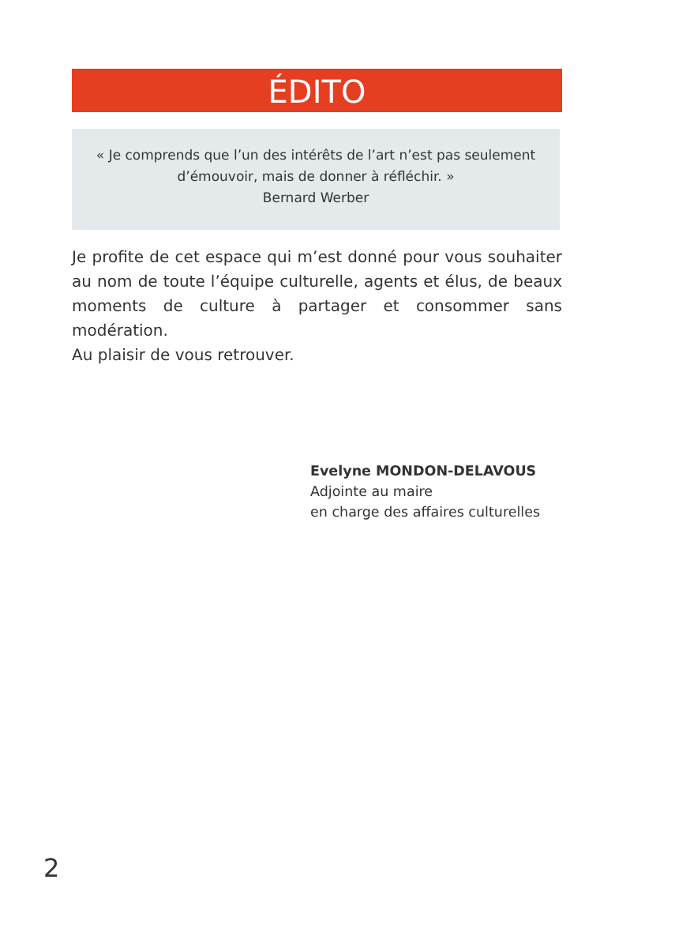ÉDITO
« Je comprends que l’un des intérêts de l’art n’est pas seulement
d’émouvoir, mais de donner à réfléchir. »
Bernard Werber
Je profite de cet espace qui m’est donné pour vous souhaiter au nom de toute l’équipe culturelle, agents et élus, de beaux moments de culture à partager et consommer sans modération.
Au plaisir de vous retrouver.
Evelyne MONDON-DELAVOUS
Adjointe au maire
en charge des affaires culturelles
2